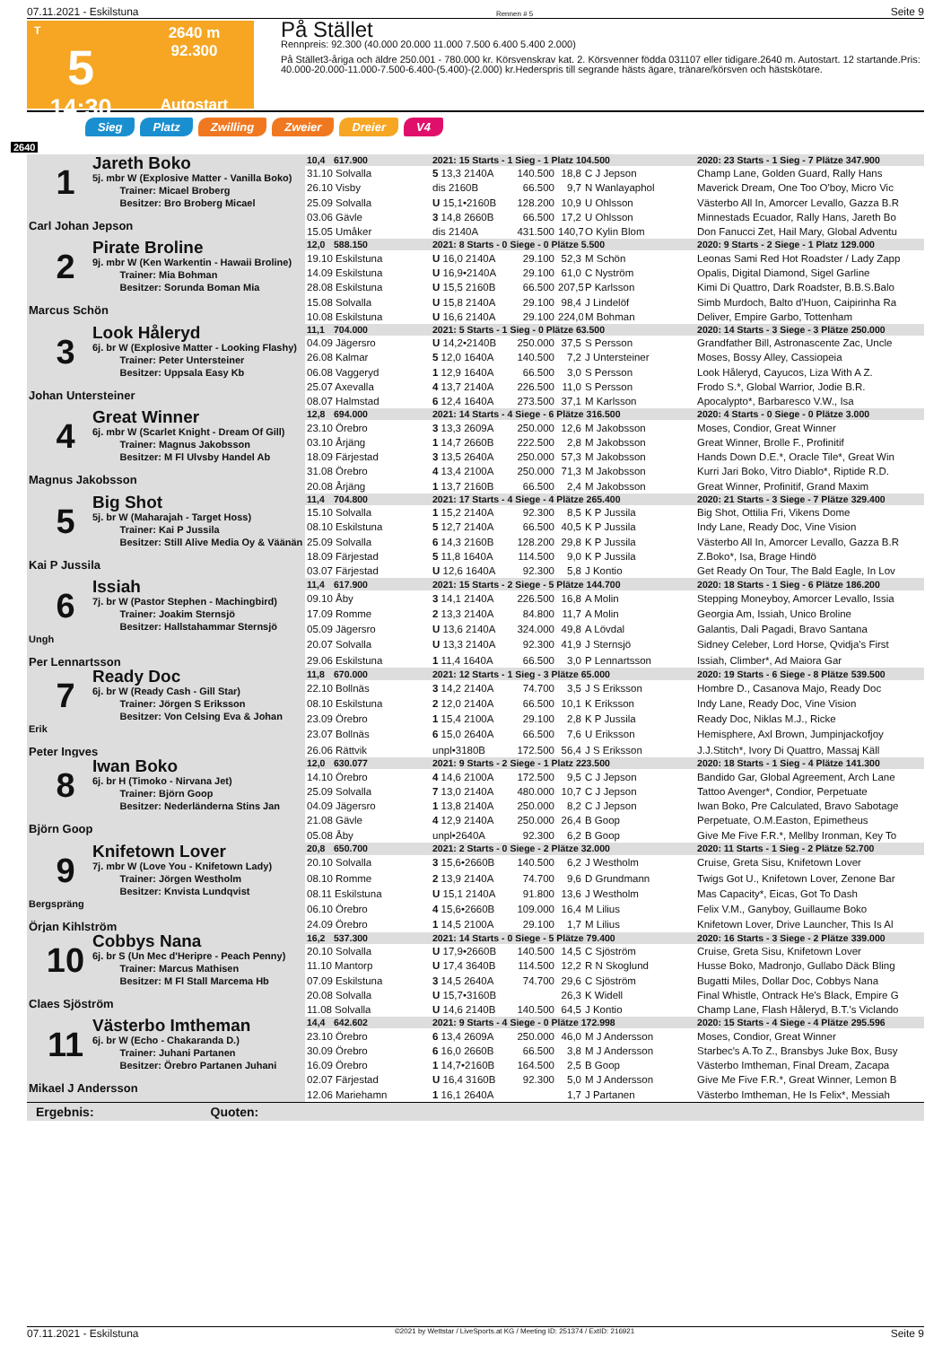07.11.2021 - Eskilstuna Rennen # 5 Seite 9
T
5
14:30
2640 m
92.300
Autostart
På Stället
Rennpreis: 92.300 (40.000 20.000 11.000 7.500 6.400 5.400 2.000)
På Stället3-åriga och äldre 250.001 - 780.000 kr. Körsvenskrav kat. 2. Körsvenner födda 031107 eller tidigare.2640 m. Autostart. 12 startande.Pris: 40.000-20.000-11.000-7.500-6.400-(5.400)-(2.000) kr.Hederspris till segrande hästs ägare, tränare/körsven och hästskötare.
Sieg Platz Zwilling Zweier Dreier V4
2640
| 1 Jareth Boko 5j. mbr W (Explosive Matter - Vanilla Boko) Trainer: Micael Broberg Besitzer: Bro Broberg Micael Carl Johan Jepson | 10,4 | 617.900 | 2021: 15 Starts - 1 Sieg - 1 Platz 104.500 | | | | 2020: 23 Starts - 1 Sieg - 7 Plätze 347.900 |
| | 31.10 Solvalla | | 5 13,3 2140A | 140.500 | 18,8 | C J Jepson | Champ Lane, Golden Guard, Rally Hans |
| | 26.10 Visby | | dis 2160B | 66.500 | 9,7 | N Wanlayaphol | Maverick Dream, One Too O'boy, Micro Vic |
| | 25.09 Solvalla | | U 15,1•2160B | 128.200 | 10,9 | U Ohlsson | Västerbo All In, Amorcer Levallo, Gazza B.R |
| | 03.06 Gävle | | 3 14,8 2660B | 66.500 | 17,2 | U Ohlsson | Minnestads Ecuador, Rally Hans, Jareth Bo |
| | 15.05 Umåker | | dis 2140A | 431.500 | 140,7 | O Kylin Blom | Don Fanucci Zet, Hail Mary, Global Adventu |
| 2 Pirate Broline 9j. mbr W (Ken Warkentin - Hawaii Broline) Trainer: Mia Bohman Besitzer: Sorunda Boman Mia Marcus Schön | 12,0 | 588.150 | 2021: 8 Starts - 0 Siege - 0 Plätze 5.500 | | | | 2020: 9 Starts - 2 Siege - 1 Platz 129.000 |
| | 19.10 Eskilstuna | | U 16,0 2140A | 29.100 | 52,3 | M Schön | Leonas Sami Red Hot Roadster / Lady Zapp |
| | 14.09 Eskilstuna | | U 16,9•2140A | 29.100 | 61,0 | C Nyström | Opalis, Digital Diamond, Sigel Garline |
| | 28.08 Eskilstuna | | U 15,5 2160B | 66.500 | 207,5 | P Karlsson | Kimi Di Quattro, Dark Roadster, B.B.S.Balo |
| | 15.08 Solvalla | | U 15,8 2140A | 29.100 | 98,4 | J Lindelöf | Simb Murdoch, Balto d'Huon, Caipirinha Ra |
| | 10.08 Eskilstuna | | U 16,6 2140A | 29.100 | 224,0 | M Bohman | Deliver, Empire Garbo, Tottenham |
| 3 Look Håleryd 6j. br W (Explosive Matter - Looking Flashy) Trainer: Peter Untersteiner Besitzer: Uppsala Easy Kb Johan Untersteiner | 11,1 | 704.000 | 2021: 5 Starts - 1 Sieg - 0 Plätze 63.500 | | | | 2020: 14 Starts - 3 Siege - 3 Plätze 250.000 |
| | 04.09 Jägersro | | U 14,2•2140B | 250.000 | 37,5 | S Persson | Grandfather Bill, Astronascente Zac, Uncle |
| | 26.08 Kalmar | | 5 12,0 1640A | 140.500 | 7,2 | J Untersteiner | Moses, Bossy Alley, Cassiopeia |
| | 06.08 Vaggeryd | | 1 12,9 1640A | 66.500 | 3,0 | S Persson | Look Håleryd, Cayucos, Liza With A Z. |
| | 25.07 Axevalla | | 4 13,7 2140A | 226.500 | 11,0 | S Persson | Frodo S.*, Global Warrior, Jodie B.R. |
| | 08.07 Halmstad | | 6 12,4 1640A | 273.500 | 37,1 | M Karlsson | Apocalypto*, Barbaresco V.W., Isa |
| 4 Great Winner 6j. mbr W (Scarlet Knight - Dream Of Gill) Trainer: Magnus Jakobsson Besitzer: M Fl Ulvsby Handel Ab Magnus Jakobsson | 12,8 | 694.000 | 2021: 14 Starts - 4 Siege - 6 Plätze 316.500 | | | | 2020: 4 Starts - 0 Siege - 0 Plätze 3.000 |
| | 23.10 Örebro | | 3 13,3 2609A | 250.000 | 12,6 | M Jakobsson | Moses, Condior, Great Winner |
| | 03.10 Årjäng | | 1 14,7 2660B | 222.500 | 2,8 | M Jakobsson | Great Winner, Brolle F., Profinitif |
| | 18.09 Färjestad | | 3 13,5 2640A | 250.000 | 57,3 | M Jakobsson | Hands Down D.E.*, Oracle Tile*, Great Win |
| | 31.08 Örebro | | 4 13,4 2100A | 250.000 | 71,3 | M Jakobsson | Kurri Jari Boko, Vitro Diablo*, Riptide R.D. |
| | 20.08 Årjäng | | 1 13,7 2160B | 66.500 | 2,4 | M Jakobsson | Great Winner, Profinitif, Grand Maxim |
| 5 Big Shot 5j. br W (Maharajah - Target Hoss) Trainer: Kai P Jussila Besitzer: Still Alive Media Oy & Väänän Kai P Jussila | 11,4 | 704.800 | 2021: 17 Starts - 4 Siege - 4 Plätze 265.400 | | | | 2020: 21 Starts - 3 Siege - 7 Plätze 329.400 |
| | 15.10 Solvalla | | 1 15,2 2140A | 92.300 | 8,5 | K P Jussila | Big Shot, Ottilia Fri, Vikens Dome |
| | 08.10 Eskilstuna | | 5 12,7 2140A | 66.500 | 40,5 | K P Jussila | Indy Lane, Ready Doc, Vine Vision |
| | 25.09 Solvalla | | 6 14,3 2160B | 128.200 | 29,8 | K P Jussila | Västerbo All In, Amorcer Levallo, Gazza B.R |
| | 18.09 Färjestad | | 5 11,8 1640A | 114.500 | 9,0 | K P Jussila | Z.Boko*, Isa, Brage Hindö |
| | 03.07 Färjestad | | U 12,6 1640A | 92.300 | 5,8 | J Kontio | Get Ready On Tour, The Bald Eagle, In Lov |
| 6 Issiah 7j. br W (Pastor Stephen - Machingbird) Trainer: Joakim Sternsjö Besitzer: Hallstahammar Sternsjö Ungh Per Lennartsson | 11,4 | 617.900 | 2021: 15 Starts - 2 Siege - 5 Plätze 144.700 | | | | 2020: 18 Starts - 1 Sieg - 6 Plätze 186.200 |
| | 09.10 Åby | | 3 14,1 2140A | 226.500 | 16,8 | A Molin | Stepping Moneyboy, Amorcer Levallo, Issia |
| | 17.09 Romme | | 2 13,3 2140A | 84.800 | 11,7 | A Molin | Georgia Am, Issiah, Unico Broline |
| | 05.09 Jägersro | | U 13,6 2140A | 324.000 | 49,8 | A Lövdal | Galantis, Dali Pagadi, Bravo Santana |
| | 20.07 Solvalla | | U 13,3 2140A | 92.300 | 41,9 | J Sternsjö | Sidney Celeber, Lord Horse, Qvidja's First |
| | 29.06 Eskilstuna | | 1 11,4 1640A | 66.500 | 3,0 | P Lennartsson | Issiah, Climber*, Ad Maiora Gar |
| 7 Ready Doc 6j. br W (Ready Cash - Gill Star) Trainer: Jörgen S Eriksson Besitzer: Von Celsing Eva & Johan Erik Peter Ingves | 11,8 | 670.000 | 2021: 12 Starts - 1 Sieg - 3 Plätze 65.000 | | | | 2020: 19 Starts - 6 Siege - 8 Plätze 539.500 |
| | 22.10 Bollnäs | | 3 14,2 2140A | 74.700 | 3,5 | J S Eriksson | Hombre D., Casanova Majo, Ready Doc |
| | 08.10 Eskilstuna | | 2 12,0 2140A | 66.500 | 10,1 | K Eriksson | Indy Lane, Ready Doc, Vine Vision |
| | 23.09 Örebro | | 1 15,4 2100A | 29.100 | 2,8 | K P Jussila | Ready Doc, Niklas M.J., Ricke |
| | 23.07 Bollnäs | | 6 15,0 2640A | 66.500 | 7,6 | U Eriksson | Hemisphere, Axl Brown, Jumpinjackofjoy |
| | 26.06 Rättvik | | unpl•3180B | 172.500 | 56,4 | J S Eriksson | J.J.Stitch*, Ivory Di Quattro, Massaj Käll |
| 8 Iwan Boko 6j. br H (Timoko - Nirvana Jet) Trainer: Björn Goop Besitzer: Nederländerna Stins Jan Björn Goop | 12,0 | 630.077 | 2021: 9 Starts - 2 Siege - 1 Platz 223.500 | | | | 2020: 18 Starts - 1 Sieg - 4 Plätze 141.300 |
| | 14.10 Örebro | | 4 14,6 2100A | 172.500 | 9,5 | C J Jepson | Bandido Gar, Global Agreement, Arch Lane |
| | 25.09 Solvalla | | 7 13,0 2140A | 480.000 | 10,7 | C J Jepson | Tattoo Avenger*, Condior, Perpetuate |
| | 04.09 Jägersro | | 1 13,8 2140A | 250.000 | 8,2 | C J Jepson | Iwan Boko, Pre Calculated, Bravo Sabotage |
| | 21.08 Gävle | | 4 12,9 2140A | 250.000 | 26,4 | B Goop | Perpetuate, O.M.Easton, Epimetheus |
| | 05.08 Åby | | unpl•2640A | 92.300 | 6,2 | B Goop | Give Me Five F.R.*, Mellby Ironman, Key To |
| 9 Knifetown Lover 7j. mbr W (Love You - Knifetown Lady) Trainer: Jörgen Westholm Besitzer: Knvista Lundqvist Bergspräng Örjan Kihlström | 20,8 | 650.700 | 2021: 2 Starts - 0 Siege - 2 Plätze 32.000 | | | | 2020: 11 Starts - 1 Sieg - 2 Plätze 52.700 |
| | 20.10 Solvalla | | 3 15,6•2660B | 140.500 | 6,2 | J Westholm | Cruise, Greta Sisu, Knifetown Lover |
| | 08.10 Romme | | 2 13,9 2140A | 74.700 | 9,6 | D Grundmann | Twigs Got U., Knifetown Lover, Zenone Bar |
| | 08.11 Eskilstuna | | U 15,1 2140A | 91.800 | 13,6 | J Westholm | Mas Capacity*, Eicas, Got To Dash |
| | 06.10 Örebro | | 4 15,6•2660B | 109.000 | 16,4 | M Lilius | Felix V.M., Ganyboy, Guillaume Boko |
| | 24.09 Örebro | | 1 14,5 2100A | 29.100 | 1,7 | M Lilius | Knifetown Lover, Drive Launcher, This Is Al |
| 10 Cobbys Nana 6j. br S (Un Mec d'Heripre - Peach Penny) Trainer: Marcus Mathisen Besitzer: M Fl Stall Marcema Hb Claes Sjöström | 16,2 | 537.300 | 2021: 14 Starts - 0 Siege - 5 Plätze 79.400 | | | | 2020: 16 Starts - 3 Siege - 2 Plätze 339.000 |
| | 20.10 Solvalla | | U 17,9•2660B | 140.500 | 14,5 | C Sjöström | Cruise, Greta Sisu, Knifetown Lover |
| | 11.10 Mantorp | | U 17,4 3640B | 114.500 | 12,2 | R N Skoglund | Husse Boko, Madronjo, Gullabo Däck Bling |
| | 07.09 Eskilstuna | | 3 14,5 2640A | 74.700 | 29,6 | C Sjöström | Bugatti Miles, Dollar Doc, Cobbys Nana |
| | 20.08 Solvalla | | U 15,7•3160B | | 26,3 | K Widell | Final Whistle, Ontrack He's Black, Empire G |
| | 11.08 Solvalla | | U 14,6 2140B | 140.500 | 64,5 | J Kontio | Champ Lane, Flash Håleryd, B.T.'s Viclando |
| 11 Västerbo Imtheman 6j. br W (Echo - Chakaranda D.) Trainer: Juhani Partanen Besitzer: Örebro Partanen Juhani Mikael J Andersson | 14,4 | 642.602 | 2021: 9 Starts - 4 Siege - 0 Plätze 172.998 | | | | 2020: 15 Starts - 4 Siege - 4 Plätze 295.596 |
| | 23.10 Örebro | | 6 13,4 2609A | 250.000 | 46,0 | M J Andersson | Moses, Condior, Great Winner |
| | 30.09 Örebro | | 6 16,0 2660B | 66.500 | 3,8 | M J Andersson | Starbec's A.To Z., Bransbys Juke Box, Busy |
| | 16.09 Örebro | | 1 14,7•2160B | 164.500 | 2,5 | B Goop | Västerbo Imtheman, Final Dream, Zacapa |
| | 02.07 Färjestad | | U 16,4 3160B | 92.300 | 5,0 | M J Andersson | Give Me Five F.R.*, Great Winner, Lemon B |
| | 12.06 Mariehamn | | 1 16,1 2640A | | 1,7 | J Partanen | Västerbo Imtheman, He Is Felix*, Messiah |
Ergebnis: Quoten:
07.11.2021 - Eskilstuna ©2021 by Wettstar / LiveSports.at KG / Meeting ID: 251374 / ExtID: 216921 Seite 9